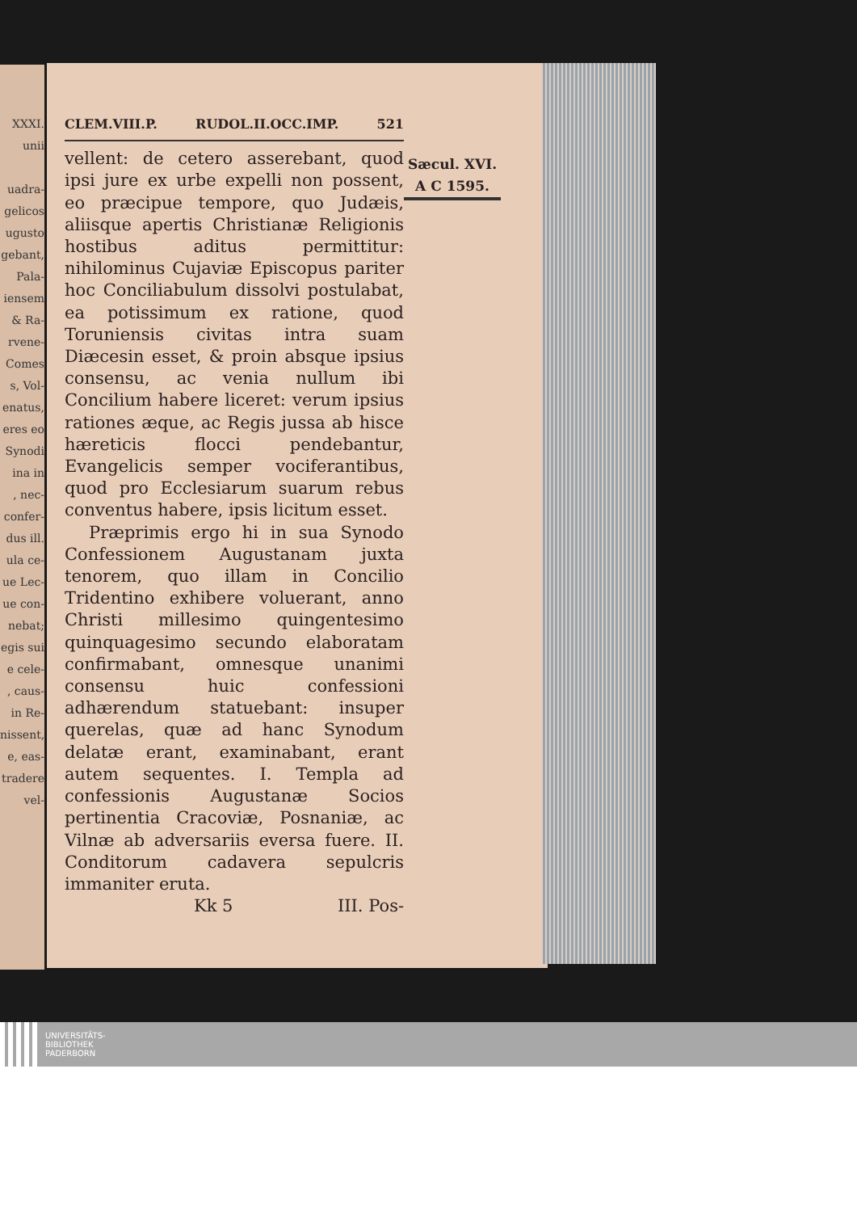XXXI.
unii
uadra-
gelicos
ugusto
gebant,
Pala-
iensem
& Ra-
rvene-
Comes
s, Vol-
enatus,
eres eo
Synodi
ina in
, nec-
confer-
dus ill.
ula ce-
ue Lec-
ue con-
nebat;
egis sui
e cele-
, caus-
in Re-
nissent,
e, eas-
tradere
vel-
CLEM.VIII.P. RUDOL.II.OCC.IMP. 521
Sæcul. XVI.
A C 1595.
vellent: de cetero asserebant, quod ipsi jure ex urbe expelli non possent, eo præcipue tempore, quo Judæis, aliisque apertis Christianæ Religionis hostibus aditus permittitur: nihilominus Cujaviæ Episcopus pariter hoc Conciliabulum dissolvi postulabat, ea potissimum ex ratione, quod Toruniensis civitas intra suam Diæcesin esset, & proin absque ipsius consensu, ac venia nullum ibi Concilium habere liceret: verum ipsius rationes æque, ac Regis jussa ab hisce hæreticis flocci pendebantur, Evangelicis semper vociferantibus, quod pro Ecclesiarum suarum rebus conventus habere, ipsis licitum esset.
Præprimis ergo hi in sua Synodo Confessionem Augustanam juxta tenorem, quo illam in Concilio Tridentino exhibere voluerant, anno Christi millesimo quingentesimo quinquagesimo secundo elaboratam confirmabant, omnesque unanimi consensu huic confessioni adhærendum statuebant: insuper querelas, quæ ad hanc Synodum delatæ erant, examinabant, erant autem sequentes. I. Templa ad confessionis Augustanæ Socios pertinentia Cracoviæ, Posnaniæ, ac Vilnæ ab adversariis eversa fuere. II. Conditorum cadavera sepulcris immaniter eruta.
Kk 5 III. Pos-
UNIVERSITÄTS-
BIBLIOTHEK
PADERBORN